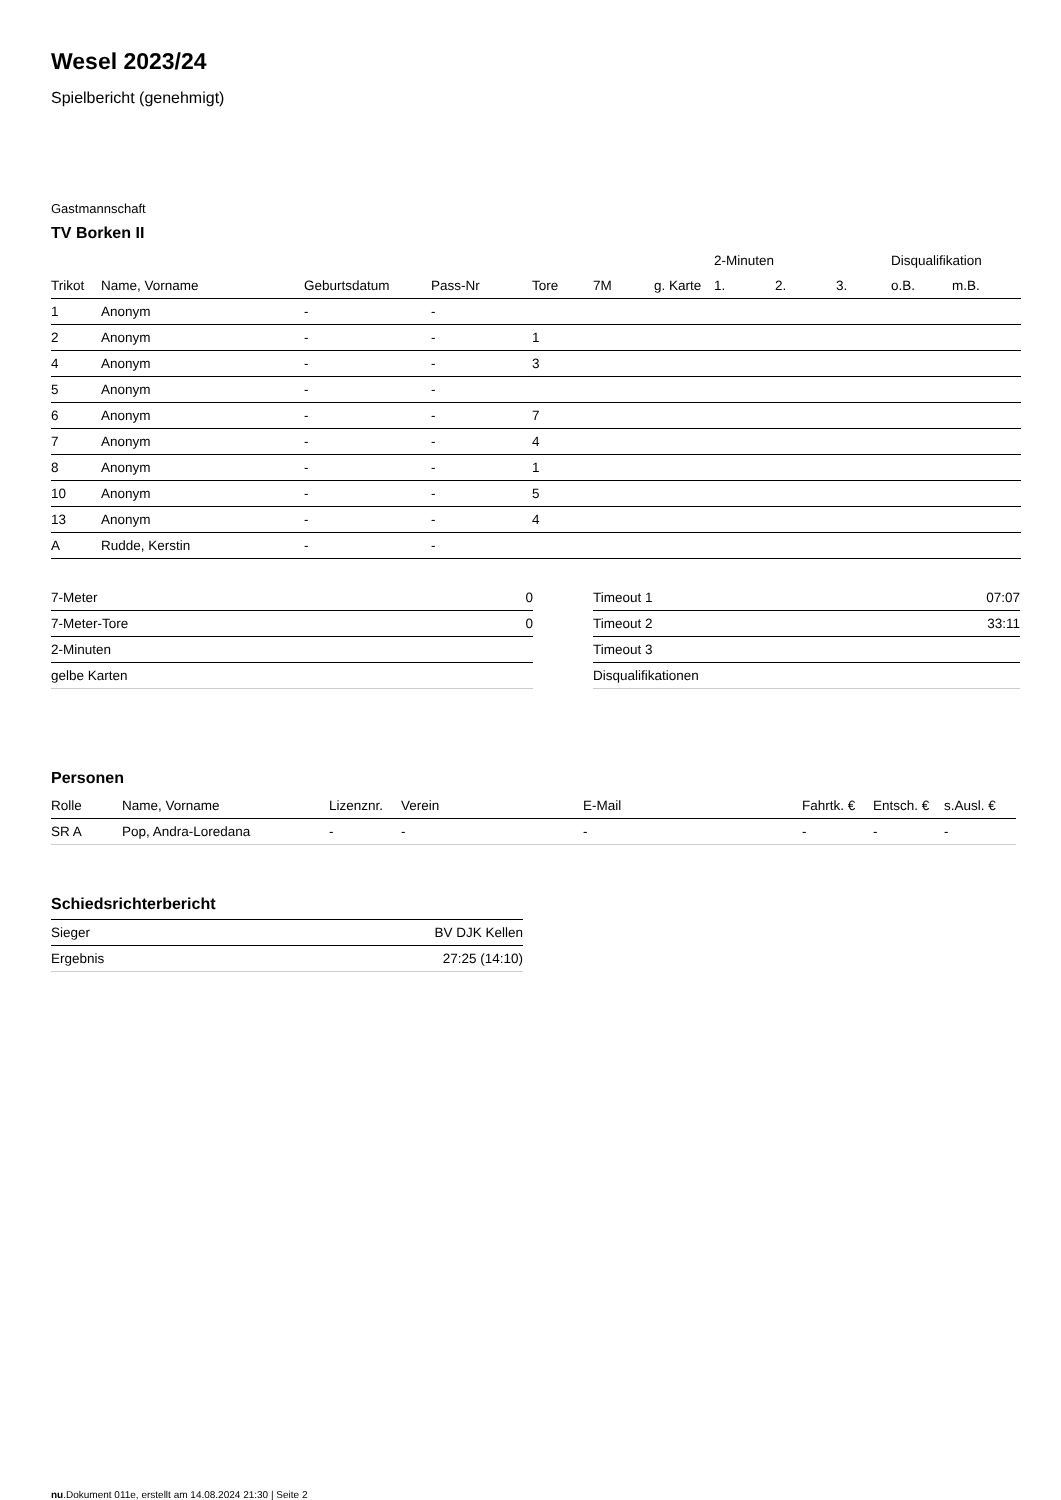Wesel 2023/24
Spielbericht (genehmigt)
Gastmannschaft
TV Borken II
| | | | | | | | 2-Minuten | | | Disqualifikation | |
| --- | --- | --- | --- | --- | --- | --- | --- | --- | --- | --- | --- |
| Trikot | Name, Vorname | Geburtsdatum | Pass-Nr | Tore | 7M | g. Karte | 1. | 2. | 3. | o.B. | m.B. |
| 1 | Anonym | - | - | | | | | | | | |
| 2 | Anonym | - | - | 1 | | | | | | | |
| 4 | Anonym | - | - | 3 | | | | | | | |
| 5 | Anonym | - | - | | | | | | | | |
| 6 | Anonym | - | - | 7 | | | | | | | |
| 7 | Anonym | - | - | 4 | | | | | | | |
| 8 | Anonym | - | - | 1 | | | | | | | |
| 10 | Anonym | - | - | 5 | | | | | | | |
| 13 | Anonym | - | - | 4 | | | | | | | |
| A | Rudde, Kerstin | - | - | | | | | | | | |
| 7-Meter | 0 |
| 7-Meter-Tore | 0 |
| 2-Minuten | |
| gelbe Karten | |
| Timeout 1 | 07:07 |
| Timeout 2 | 33:11 |
| Timeout 3 | |
| Disqualifikationen | |
Personen
| Rolle | Name, Vorname | Lizenznr. | Verein | E-Mail | Fahrtk. € | Entsch. € | s.Ausl. € |
| --- | --- | --- | --- | --- | --- | --- | --- |
| SR A | Pop, Andra-Loredana | - | - | - | - | - | - |
Schiedsrichterbericht
| Sieger | BV DJK Kellen |
| Ergebnis | 27:25 (14:10) |
nu.Dokument 011e, erstellt am 14.08.2024 21:30 | Seite 2